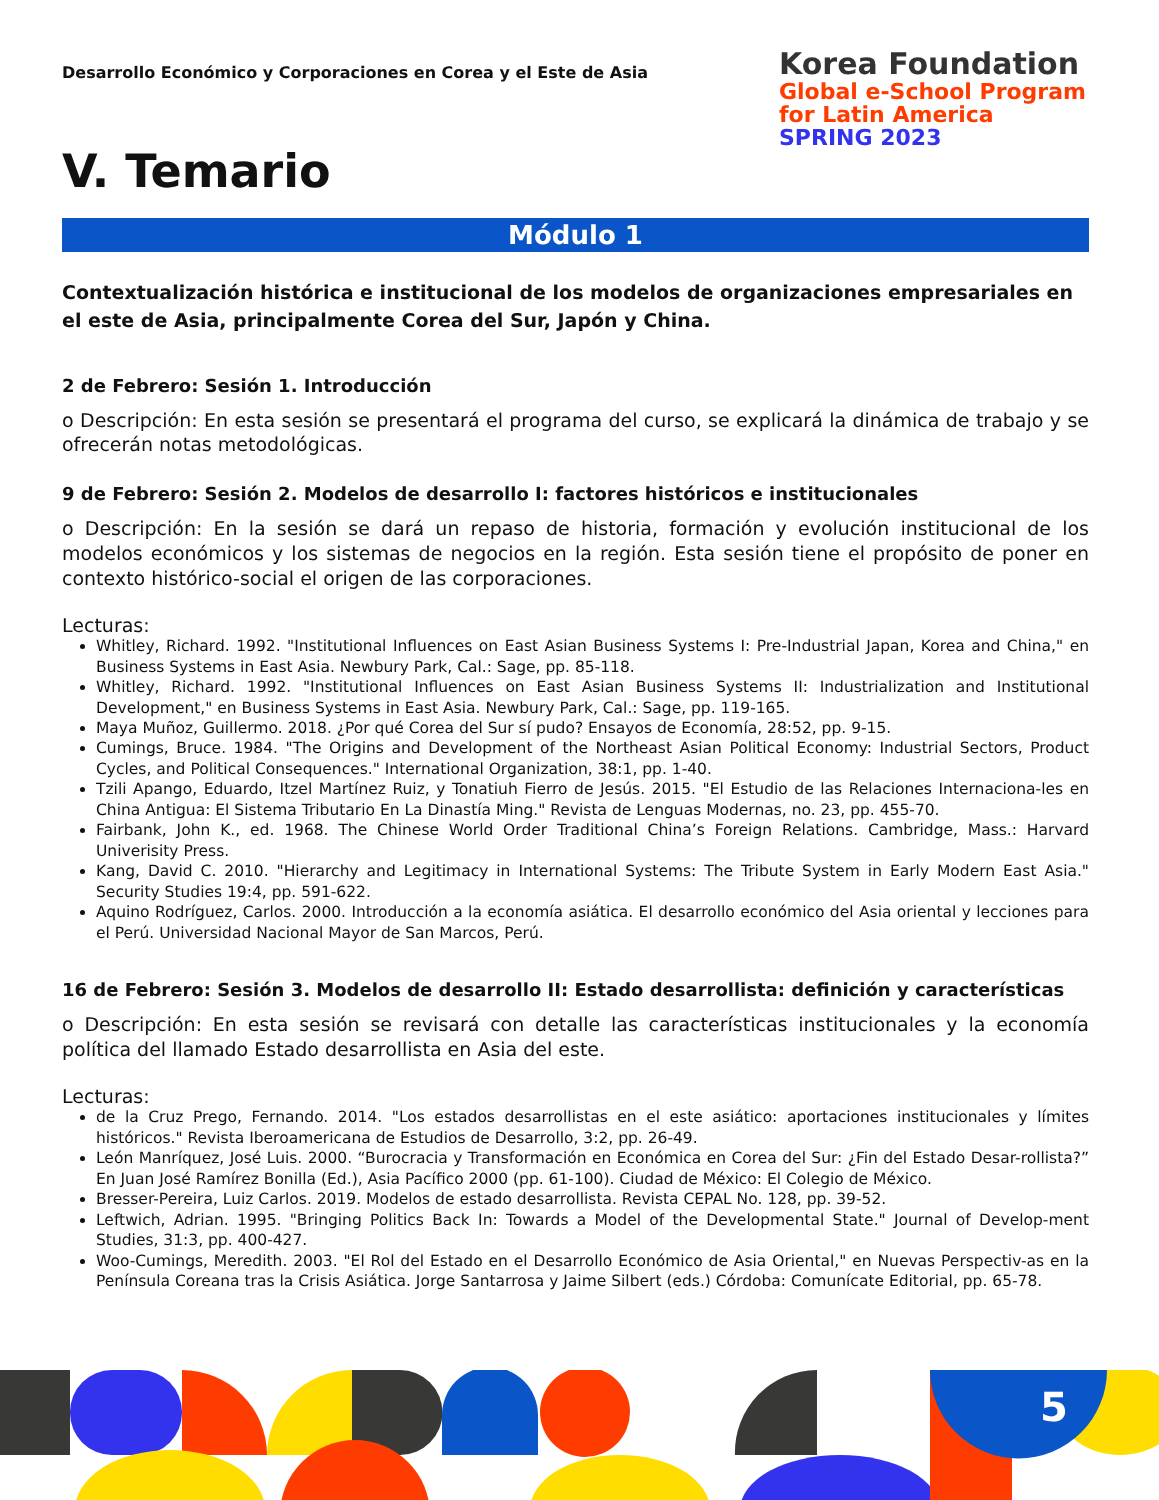Desarrollo Económico y Corporaciones en Corea y el Este de Asia
Korea Foundation
Global e-School Program
for Latin America
SPRING 2023
V. Temario
Módulo 1
Contextualización histórica e institucional de los modelos de organizaciones empresariales en el este de Asia, principalmente Corea del Sur, Japón y China.
2 de Febrero: Sesión 1. Introducción
o Descripción: En esta sesión se presentará el programa del curso, se explicará la dinámica de trabajo y se ofrecerán notas metodológicas.
9 de Febrero: Sesión 2. Modelos de desarrollo I: factores históricos e institucionales
o Descripción: En la sesión se dará un repaso de historia, formación y evolución institucional de los modelos económicos y los sistemas de negocios en la región. Esta sesión tiene el propósito de poner en contexto histórico-social el origen de las corporaciones.
Lecturas:
Whitley, Richard. 1992. "Institutional Influences on East Asian Business Systems I: Pre-Industrial Japan, Korea and China," en Business Systems in East Asia. Newbury Park, Cal.: Sage, pp. 85-118.
Whitley, Richard. 1992. "Institutional Influences on East Asian Business Systems II: Industrialization and Institutional Development," en Business Systems in East Asia. Newbury Park, Cal.: Sage, pp. 119-165.
Maya Muñoz, Guillermo. 2018. ¿Por qué Corea del Sur sí pudo? Ensayos de Economía, 28:52, pp. 9-15.
Cumings, Bruce. 1984. "The Origins and Development of the Northeast Asian Political Economy: Industrial Sectors, Product Cycles, and Political Consequences." International Organization, 38:1, pp. 1-40.
Tzili Apango, Eduardo, Itzel Martínez Ruiz, y Tonatiuh Fierro de Jesús. 2015. "El Estudio de las Relaciones Internaciona-les en China Antigua: El Sistema Tributario En La Dinastía Ming." Revista de Lenguas Modernas, no. 23, pp. 455-70.
Fairbank, John K., ed. 1968. The Chinese World Order Traditional China’s Foreign Relations. Cambridge, Mass.: Harvard Univerisity Press.
Kang, David C. 2010. "Hierarchy and Legitimacy in International Systems: The Tribute System in Early Modern East Asia." Security Studies 19:4, pp. 591-622.
Aquino Rodríguez, Carlos. 2000. Introducción a la economía asiática. El desarrollo económico del Asia oriental y lecciones para el Perú. Universidad Nacional Mayor de San Marcos, Perú.
16 de Febrero: Sesión 3. Modelos de desarrollo II: Estado desarrollista: definición y características
o Descripción: En esta sesión se revisará con detalle las características institucionales y la economía política del llamado Estado desarrollista en Asia del este.
Lecturas:
de la Cruz Prego, Fernando. 2014. "Los estados desarrollistas en el este asiático: aportaciones institucionales y límites históricos." Revista Iberoamericana de Estudios de Desarrollo, 3:2, pp. 26-49.
León Manríquez, José Luis. 2000. “Burocracia y Transformación en Económica en Corea del Sur: ¿Fin del Estado Desar-rollista?” En Juan José Ramírez Bonilla (Ed.), Asia Pacífico 2000 (pp. 61-100). Ciudad de México: El Colegio de México.
Bresser-Pereira, Luiz Carlos. 2019. Modelos de estado desarrollista. Revista CEPAL No. 128, pp. 39-52.
Leftwich, Adrian. 1995. "Bringing Politics Back In: Towards a Model of the Developmental State." Journal of Develop-ment Studies, 31:3, pp. 400-427.
Woo-Cumings, Meredith. 2003. "El Rol del Estado en el Desarrollo Económico de Asia Oriental," en Nuevas Perspectiv-as en la Península Coreana tras la Crisis Asiática. Jorge Santarrosa y Jaime Silbert (eds.) Córdoba: Comunícate Editorial, pp. 65-78.
5